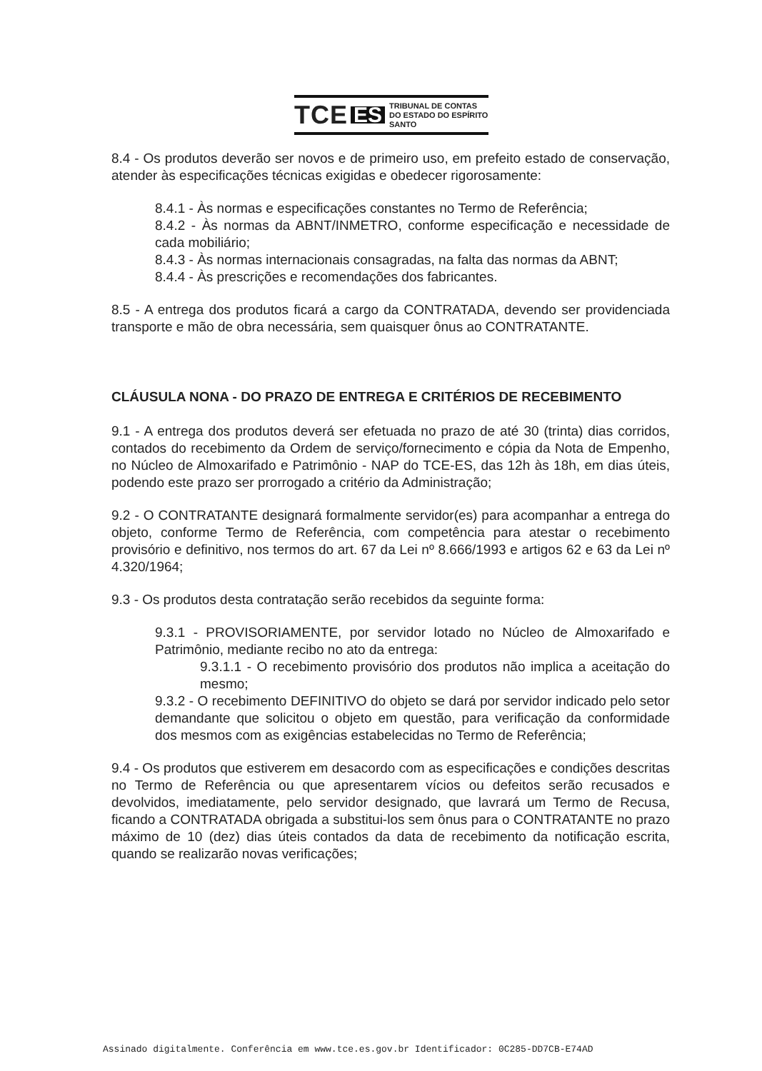TCE ES TRIBUNAL DE CONTAS
DO ESTADO DO ESPÍRITO SANTO
8.4 - Os produtos deverão ser novos e de primeiro uso, em prefeito estado de conservação, atender às especificações técnicas exigidas e obedecer rigorosamente:
8.4.1 - Às normas e especificações constantes no Termo de Referência;
8.4.2 - Às normas da ABNT/INMETRO, conforme especificação e necessidade de cada mobiliário;
8.4.3 - Às normas internacionais consagradas, na falta das normas da ABNT;
8.4.4 - Às prescrições e recomendações dos fabricantes.
8.5 - A entrega dos produtos ficará a cargo da CONTRATADA, devendo ser providenciada transporte e mão de obra necessária, sem quaisquer ônus ao CONTRATANTE.
CLÁUSULA NONA - DO PRAZO DE ENTREGA E CRITÉRIOS DE RECEBIMENTO
9.1 - A entrega dos produtos deverá ser efetuada no prazo de até 30 (trinta) dias corridos, contados do recebimento da Ordem de serviço/fornecimento e cópia da Nota de Empenho, no Núcleo de Almoxarifado e Patrimônio - NAP do TCE-ES, das 12h às 18h, em dias úteis, podendo este prazo ser prorrogado a critério da Administração;
9.2 - O CONTRATANTE designará formalmente servidor(es) para acompanhar a entrega do objeto, conforme Termo de Referência, com competência para atestar o recebimento provisório e definitivo, nos termos do art. 67 da Lei nº 8.666/1993 e artigos 62 e 63 da Lei nº 4.320/1964;
9.3 - Os produtos desta contratação serão recebidos da seguinte forma:
9.3.1 - PROVISORIAMENTE, por servidor lotado no Núcleo de Almoxarifado e Patrimônio, mediante recibo no ato da entrega:
9.3.1.1 - O recebimento provisório dos produtos não implica a aceitação do mesmo;
9.3.2 - O recebimento DEFINITIVO do objeto se dará por servidor indicado pelo setor demandante que solicitou o objeto em questão, para verificação da conformidade dos mesmos com as exigências estabelecidas no Termo de Referência;
9.4 - Os produtos que estiverem em desacordo com as especificações e condições descritas no Termo de Referência ou que apresentarem vícios ou defeitos serão recusados e devolvidos, imediatamente, pelo servidor designado, que lavrará um Termo de Recusa, ficando a CONTRATADA obrigada a substitui-los sem ônus para o CONTRATANTE no prazo máximo de 10 (dez) dias úteis contados da data de recebimento da notificação escrita, quando se realizarão novas verificações;
Assinado digitalmente. Conferência em www.tce.es.gov.br Identificador: 0C285-DD7CB-E74AD